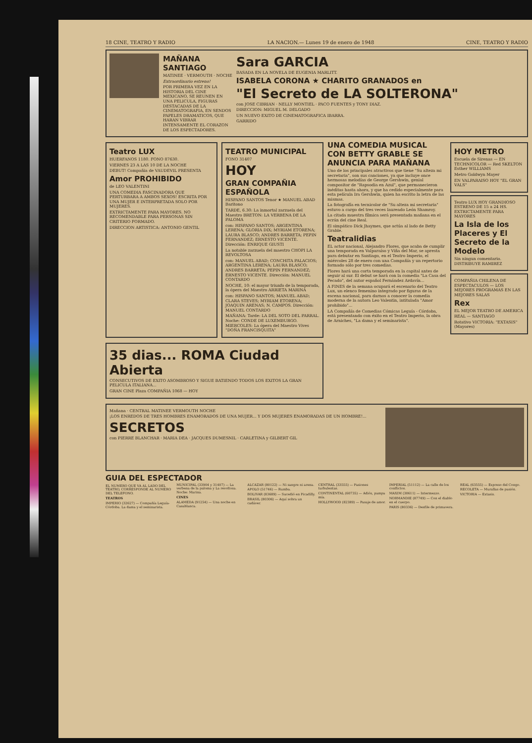18 CINE, TEATRO Y RADIO LA NACION.— Lunes 19 de enero de 1948 CINE, TEATRO Y RADIO
MAÑANA SANTIAGO
MATINEE · VERMOUTH · NOCHE
Extraordinario estreno!
POR PRIMERA VEZ EN LA HISTORIA DEL CINE MEXICANO, SE REUNEN EN UNA PELICULA, FIGURAS DESTACADAS DE LA CINEMATOGRAFIA, EN SENDOS PAPELES DRAMATICOS, QUE HARAN VIBRAR INTENSAMENTE EL CORAZON DE LOS ESPECTADORES.
Sara GARCIA
BASADA EN LA NOVELA DE EUGENIA MARLITT.
ISABELA CORONA ★ CHARITO GRANADOS en
"El Secreto de LA SOLTERONA"
con JOSE CIBRIAN · NELLY MONTIEL · PACO FUENTES y TONY DIAZ.
DIRECCION: MIGUEL M. DELGADO
UN NUEVO EXITO DE CINEMATOGRAFICA IBARRA.
GARRIDO
Teatro LUX
HUERFANOS 1180. FONO 87630.
VIERNES 23 A LAS 10 DE LA NOCHE
DEBUT! Compañia de VAUDEVIL PRESENTA
Amor PROHIBIDO
de LEO VALENTINI
UNA COMEDIA FASCINADORA QUE PERTURBARA A AMBOS SEXOS! ESCRITA POR UNA MUJER E INTERPRETADA SOLO POR MUJERES.
EXTRICTAMENTE PARA MAYORES. NO RECOMENDABLE PARA PERSONAS SIN CRITERIO FORMADO.
DIRECCION ARTISTICA: ANTONIO GENTIL
TEATRO MUNICIPAL
FONO 31407
HOY
GRAN COMPAÑIA ESPAÑOLA
HISPANO SANTOS Tenor ★ MANUEL ABAD Baritono
TARDE, 6.30: La inmortal zarzuela del Maestro BRETON: LA VERBENA DE LA PALOMA
con: HISPANO SANTOS; ARGENTINA LERENA; GLORIA DIX; MYRIAM ETORENA; LAURA BLASCO; ANDRES BARRETA; PEPIN FERNANDEZ; ERNESTO VICENTE. Dirección: ENRIQUE GIUSTI
La notable zarzuela del maestro CHOPI LA REVOLTOSA
con: MANUEL ABAD; CONCHITA PALACIOS; ARGENTINA LERENA; LAURA BLASCO; ANDRES BARRETA; PEPIN FERNANDEZ; ERNESTO VICENTE. Dirección: MANUEL CONTARDO
NOCHE, 10: el mayor triunfo de la temporada, la ópera del Maestro ARRIETA MARINA
con: HISPANO SANTOS; MANUEL ABAD; CLARA STEVES; MYRIAM ETORENA; JOAQUIN ARENAS; N. CAMPOS. Dirección: MANUEL CONTARDO
MAÑANA: Tarde: LA DEL SOTO DEL PARRAL. Noche: CONDE DE LUXEMBURGO. MIERCOLES: La ópera del Maestro Vives "DOÑA FRANCISQUITA"
35 dias... ROMA Ciudad Abierta
CONSECUTIVOS DE EXITO ASOMBROSO Y SIGUE BATIENDO TODOS LOS EXITOS LA GRAN PELICULA ITALIANA...
GRAN CINE Plaza COMPAÑIA 1068 — HOY
UNA COMEDIA MUSICAL CON BETTY GRABLE SE ANUNCIA PARA MAÑANA
Uno de los principales atractivos que tiene "Su alteza mi secretaria", son sus canciones, ya que incluye once hermosas melodías de George Gershwin, genial compositor de "Rapsodia en Azul", que permanecieron inéditas hasta ahora, y que ha cedido especialmente para esta película Ira Gershwin, quien ha escrito la letra de las mismas.
La fotografía en tecnicolor de "Su alteza mi secretaria" estuvo a cargo del tres veces laureado León Shamroy.
La citada muestra fílmica será presentada mañana en el ecrán del cine Real.
El simpático Dick Jhaymes, que actúa al lado de Betty Grable.
Teatralidias
EL actor nacional, Alejandro Flores, que acaba de cumplir una temporada en Valparaíso y Viña del Mar, se apresta para debutar en Santiago, en el Teatro Imperio, el miércoles 28 de enero con una Compañía y un repertorio formado sólo por tres comedias.
Flores hará una corta temporada en la capital antes de seguir al sur. El debut se hará con la comedia "La Casa del Pecado", del autor español Fernández Ardavín...
A FINES de la semana ocupará el escenario del Teatro Lux, un elenco femenino integrado por figuras de la escena nacional, para darnos a conocer la comedia moderna de la autora Leo Valentin, intitulada "Amor prohibido"...
LA Compañía de Comedias Cómicas Leguía - Córdoba, está presentando con éxito en el Teatro Imperio, la obra de Arniches, "La dama y el seminarista".
HOY METRO
Escuela de Sirenas — EN TECHNICOLOR — Red SKELTON Esther WILLIAMS
Metro Goldwyn Mayer
EN VALPARAISO HOY "EL GRAN VALS"
Teatro LUX HOY GRANDIOSO ESTRENO DE 15 a 24 HS. EXTRICTAMENTE PARA MAYORES
La Isla de los Placeres y El Secreto de la Modelo
Sin ningun comentario. DISTRIBUYE RAMIREZ
COMPAÑIA CHILENA DE ESPECTACULOS — LOS MEJORES PROGRAMAS EN LAS MEJORES SALAS
Rex
EL MEJOR TEATRO DE AMERICA
REAL — SANTIAGO
Rotativo VICTORIA: "EXTASIS" (Mayores)
Mañana · CENTRAL MATINEE VERMOUTH NOCHE
¡LOS ENREDOS DE TRES HOMBRES ENAMORADOS DE UNA MUJER... Y DOS MUJERES ENAMORADAS DE UN HOMBRE!...
SECRETOS
con PIERRE BLANCHAR · MARIA DEA · JACQUES DUMESNIL · CARLETINA y GILBERT GIL
GUIA DEL ESPECTADOR
EL NUMERO QUE VA AL LADO DEL TEATRO, CORRESPONDE AL NUMERO DEL TELEFONO.
TEATROS
IMPERIO (32627) — Compañía Leguía-Córdoba. La dama y el seminarista.
MUNICIPAL (33904 y 31407) — La verbena de la paloma y La revoltosa. Noche: Marina.
CINES
ALAMEDA (91254) — Una noche en Casablanca.
ALCAZAR (80122) — Ni sangre ni arena.
APOLO (51746) — Rumba.
BOLIVAR (83689) — Sucedió en Picadilly.
BRASIL (80306) — Aquí sobra un cadáver.
CENTRAL (33555) — Pasiones turbulentas.
CONTINENTAL (60735) — Adiós, pampa mía.
HOLLYWOOD (82389) — Pasaje de amor.
IMPERIAL (51112) — La calle de los conflictos.
MAXIM (30611) — Intermezzo.
NORMANDIE (87749) — Con el diablo en el cuerpo.
PARIS (80336) — Desfile de primavera.
REAL (63555) — Expreso del Congo.
RECOLETA — Murallas de pasión.
VICTORIA — Extasis.